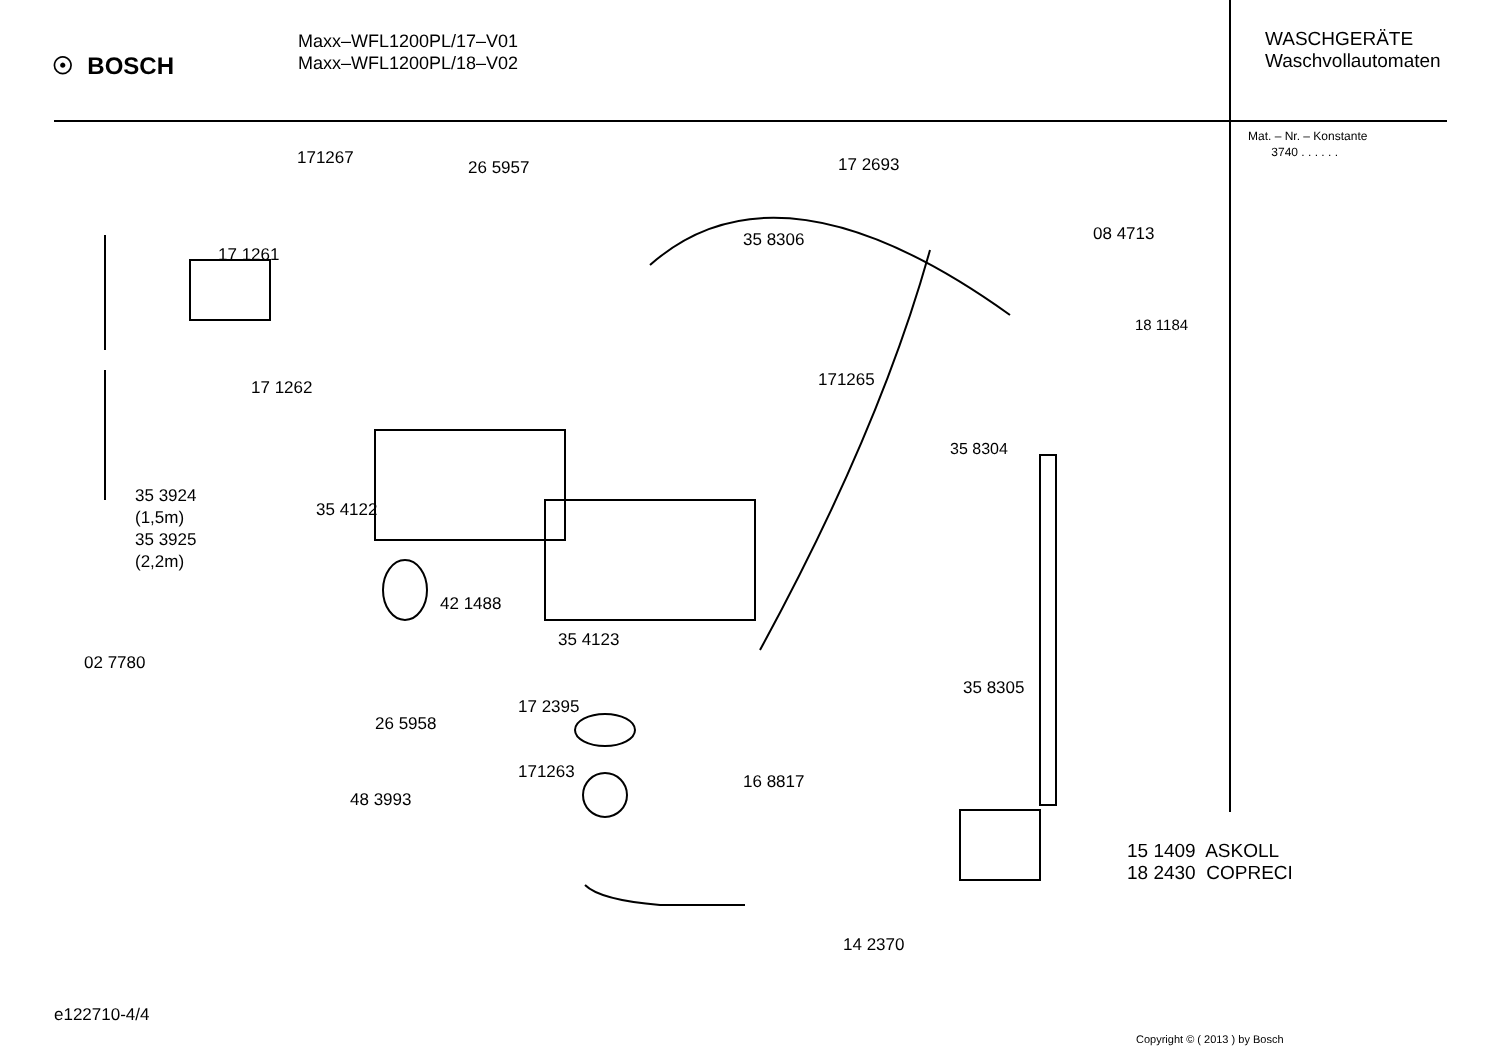☉ BOSCH
Maxx–WFL1200PL/17–V01
Maxx–WFL1200PL/18–V02
WASCHGERÄTE
Waschvollautomaten
Mat. – Nr. – Konstante
3740 . . . . . .
171267 26 5957 17 2693
35 8306 08 4713
17 1261
18 1184
171265
17 1262
35 8304
35 3924
(1,5m)
35 3925
(2,2m)
35 4122
42 1488
35 4123
02 7780
35 8305
17 2395
26 5958
171263 16 8817
48 3993
15 1409 ASKOLL
18 2430 COPRECI
14 2370
e122710-4/4
Copyright © ( 2013 ) by Bosch